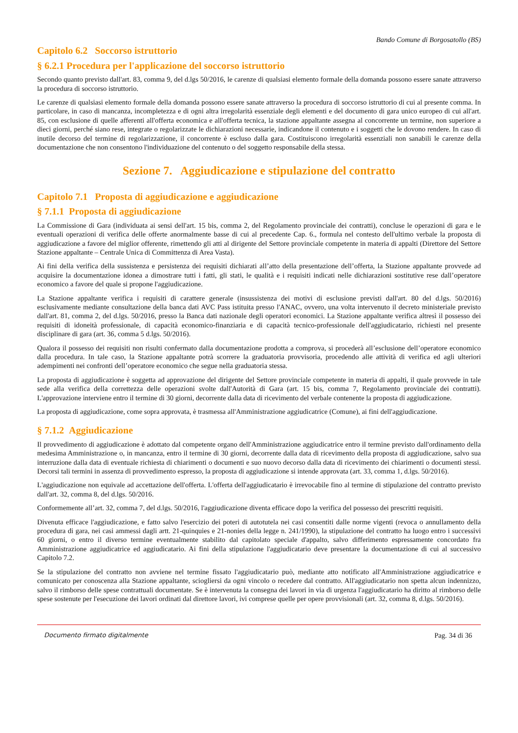Bando Comune di Borgosatollo (BS)
Capitolo 6.2 Soccorso istruttorio
§ 6.2.1 Procedura per l'applicazione del soccorso istruttorio
Secondo quanto previsto dall'art. 83, comma 9, del d.lgs 50/2016, le carenze di qualsiasi elemento formale della domanda possono essere sanate attraverso la procedura di soccorso istruttorio.
Le carenze di qualsiasi elemento formale della domanda possono essere sanate attraverso la procedura di soccorso istruttorio di cui al presente comma. In particolare, in caso di mancanza, incompletezza e di ogni altra irregolarità essenziale degli elementi e del documento di gara unico europeo di cui all'art. 85, con esclusione di quelle afferenti all'offerta economica e all'offerta tecnica, la stazione appaltante assegna al concorrente un termine, non superiore a dieci giorni, perché siano rese, integrate o regolarizzate le dichiarazioni necessarie, indicandone il contenuto e i soggetti che le dovono rendere. In caso di inutile decorso del termine di regolarizzazione, il concorrente è escluso dalla gara. Costituiscono irregolarità essenziali non sanabili le carenze della documentazione che non consentono l'individuazione del contenuto o del soggetto responsabile della stessa.
Sezione 7. Aggiudicazione e stipulazione del contratto
Capitolo 7.1 Proposta di aggiudicazione e aggiudicazione
§ 7.1.1 Proposta di aggiudicazione
La Commissione di Gara (individuata ai sensi dell'art. 15 bis, comma 2, del Regolamento provinciale dei contratti), concluse le operazioni di gara e le eventuali operazioni di verifica delle offerte anormalmente basse di cui al precedente Cap. 6., formula nel contesto dell'ultimo verbale la proposta di aggiudicazione a favore del miglior offerente, rimettendo gli atti al dirigente del Settore provinciale competente in materia di appalti (Direttore del Settore Stazione appaltante – Centrale Unica di Committenza di Area Vasta).
Ai fini della verifica della sussistenza e persistenza dei requisiti dichiarati all’atto della presentazione dell’offerta, la Stazione appaltante provvede ad acquisire la documentazione idonea a dimostrare tutti i fatti, gli stati, le qualità e i requisiti indicati nelle dichiarazioni sostitutive rese dall’operatore economico a favore del quale si propone l'aggiudicazione.
La Stazione appaltante verifica i requisiti di carattere generale (insussistenza dei motivi di esclusione previsti dall'art. 80 del d.lgs. 50/2016) esclusivamente mediante consultazione della banca dati AVC Pass istituita presso l'ANAC, ovvero, una volta intervenuto il decreto ministeriale previsto dall'art. 81, comma 2, del d.lgs. 50/2016, presso la Banca dati nazionale degli operatori economici. La Stazione appaltante verifica altresì il possesso dei requisiti di idoneità professionale, di capacità economico-finanziaria e di capacità tecnico-professionale dell'aggiudicatario, richiesti nel presente disciplinare di gara (art. 36, comma 5 d.lgs. 50/2016).
Qualora il possesso dei requisiti non risulti confermato dalla documentazione prodotta a comprova, si procederà all’esclusione dell’operatore economico dalla procedura. In tale caso, la Stazione appaltante potrà scorrere la graduatoria provvisoria, procedendo alle attività di verifica ed agli ulteriori adempimenti nei confronti dell’operatore economico che segue nella graduatoria stessa.
La proposta di aggiudicazione è soggetta ad approvazione del dirigente del Settore provinciale competente in materia di appalti, il quale provvede in tale sede alla verifica della correttezza delle operazioni svolte dall'Autorità di Gara (art. 15 bis, comma 7, Regolamento provinciale dei contratti). L'approvazione interviene entro il termine di 30 giorni, decorrente dalla data di ricevimento del verbale contenente la proposta di aggiudicazione.
La proposta di aggiudicazione, come sopra approvata, è trasmessa all'Amministrazione aggiudicatrice (Comune), ai fini dell'aggiudicazione.
§ 7.1.2 Aggiudicazione
Il provvedimento di aggiudicazione è adottato dal competente organo dell'Amministrazione aggiudicatrice entro il termine previsto dall'ordinamento della medesima Amministrazione o, in mancanza, entro il termine di 30 giorni, decorrente dalla data di ricevimento della proposta di aggiudicazione, salvo sua interruzione dalla data di eventuale richiesta di chiarimenti o documenti e suo nuovo decorso dalla data di ricevimento dei chiarimenti o documenti stessi. Decorsi tali termini in assenza di provvedimento espresso, la proposta di aggiudicazione si intende approvata (art. 33, comma 1, d.lgs. 50/2016).
L'aggiudicazione non equivale ad accettazione dell'offerta. L'offerta dell'aggiudicatario è irrevocabile fino al termine di stipulazione del contratto previsto dall'art. 32, comma 8, del d.lgs. 50/2016.
Conformemente all’art. 32, comma 7, del d.lgs. 50/2016, l'aggiudicazione diventa efficace dopo la verifica del possesso dei prescritti requisiti.
Divenuta efficace l'aggiudicazione, e fatto salvo l'esercizio dei poteri di autotutela nei casi consentiti dalle norme vigenti (revoca o annullamento della procedura di gara, nei casi ammessi dagli artt. 21-quinquies e 21-nonies della legge n. 241/1990), la stipulazione del contratto ha luogo entro i successivi 60 giorni, o entro il diverso termine eventualmente stabilito dal capitolato speciale d'appalto, salvo differimento espressamente concordato fra Amministrazione aggiudicatrice ed aggiudicatario. Ai fini della stipulazione l'aggiudicatario deve presentare la documentazione di cui al successivo Capitolo 7.2.
Se la stipulazione del contratto non avviene nel termine fissato l'aggiudicatario può, mediante atto notificato all'Amministrazione aggiudicatrice e comunicato per conoscenza alla Stazione appaltante, sciogliersi da ogni vincolo o recedere dal contratto. All'aggiudicatario non spetta alcun indennizzo, salvo il rimborso delle spese contrattuali documentate. Se è intervenuta la consegna dei lavori in via di urgenza l'aggiudicatario ha diritto al rimborso delle spese sostenute per l'esecuzione dei lavori ordinati dal direttore lavori, ivi comprese quelle per opere provvisionali (art. 32, comma 8, d.lgs. 50/2016).
Documento firmato digitalmente Pag. 34 di 36